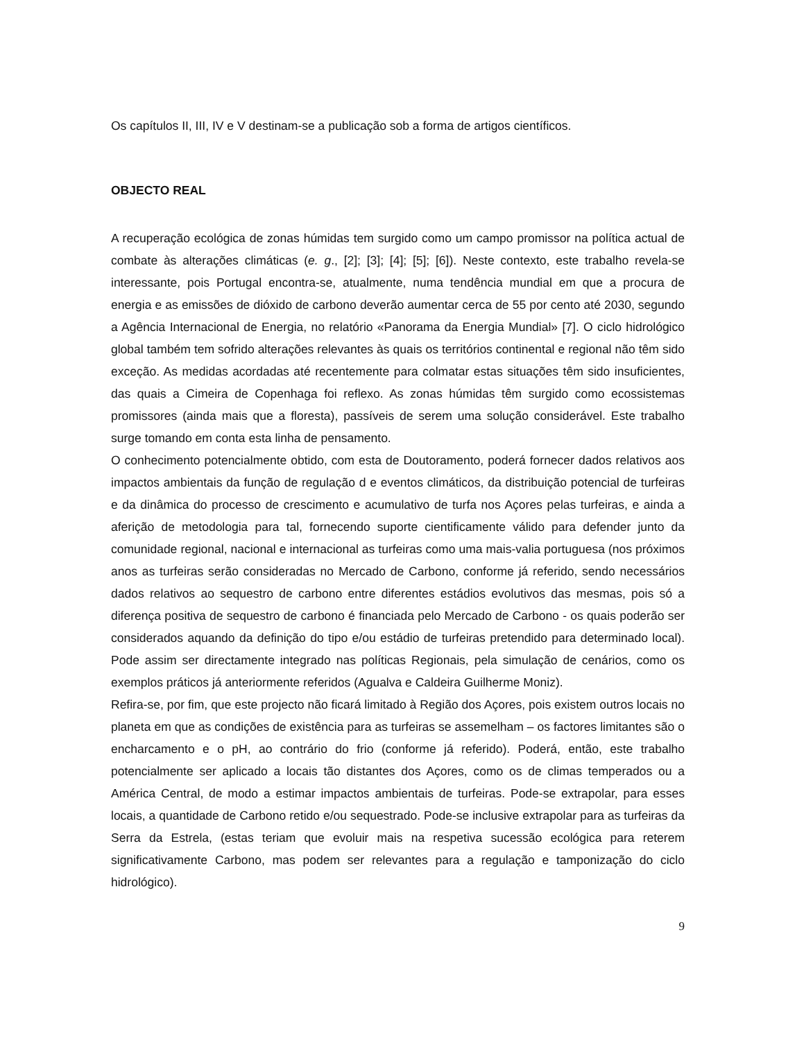Os capítulos II, III, IV e V destinam-se a publicação sob a forma de artigos científicos.
OBJECTO REAL
A recuperação ecológica de zonas húmidas tem surgido como um campo promissor na política actual de combate às alterações climáticas (e. g., [2]; [3]; [4]; [5]; [6]). Neste contexto, este trabalho revela-se interessante, pois Portugal encontra-se, atualmente, numa tendência mundial em que a procura de energia e as emissões de dióxido de carbono deverão aumentar cerca de 55 por cento até 2030, segundo a Agência Internacional de Energia, no relatório «Panorama da Energia Mundial» [7]. O ciclo hidrológico global também tem sofrido alterações relevantes às quais os territórios continental e regional não têm sido exceção. As medidas acordadas até recentemente para colmatar estas situações têm sido insuficientes, das quais a Cimeira de Copenhaga foi reflexo. As zonas húmidas têm surgido como ecossistemas promissores (ainda mais que a floresta), passíveis de serem uma solução considerável. Este trabalho surge tomando em conta esta linha de pensamento.
O conhecimento potencialmente obtido, com esta de Doutoramento, poderá fornecer dados relativos aos impactos ambientais da função de regulação d e eventos climáticos, da distribuição potencial de turfeiras e da dinâmica do processo de crescimento e acumulativo de turfa nos Açores pelas turfeiras, e ainda a aferição de metodologia para tal, fornecendo suporte cientificamente válido para defender junto da comunidade regional, nacional e internacional as turfeiras como uma mais-valia portuguesa (nos próximos anos as turfeiras serão consideradas no Mercado de Carbono, conforme já referido, sendo necessários dados relativos ao sequestro de carbono entre diferentes estádios evolutivos das mesmas, pois só a diferença positiva de sequestro de carbono é financiada pelo Mercado de Carbono - os quais poderão ser considerados aquando da definição do tipo e/ou estádio de turfeiras pretendido para determinado local). Pode assim ser directamente integrado nas políticas Regionais, pela simulação de cenários, como os exemplos práticos já anteriormente referidos (Agualva e Caldeira Guilherme Moniz).
Refira-se, por fim, que este projecto não ficará limitado à Região dos Açores, pois existem outros locais no planeta em que as condições de existência para as turfeiras se assemelham – os factores limitantes são o encharcamento e o pH, ao contrário do frio (conforme já referido). Poderá, então, este trabalho potencialmente ser aplicado a locais tão distantes dos Açores, como os de climas temperados ou a América Central, de modo a estimar impactos ambientais de turfeiras. Pode-se extrapolar, para esses locais, a quantidade de Carbono retido e/ou sequestrado. Pode-se inclusive extrapolar para as turfeiras da Serra da Estrela, (estas teriam que evoluir mais na respetiva sucessão ecológica para reterem significativamente Carbono, mas podem ser relevantes para a regulação e tamponização do ciclo hidrológico).
9